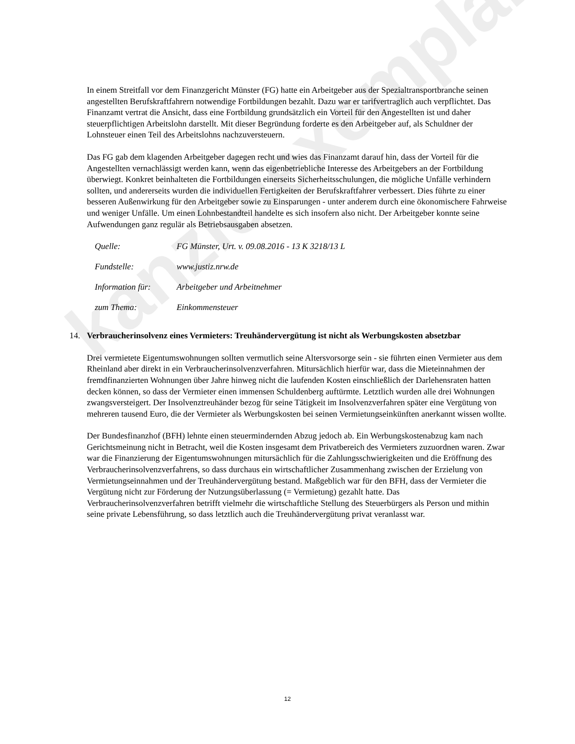kanzleiexemplar
In einem Streitfall vor dem Finanzgericht Münster (FG) hatte ein Arbeitgeber aus der Spezialtransportbranche seinen angestellten Berufskraftfahrern notwendige Fortbildungen bezahlt. Dazu war er tarifvertraglich auch verpflichtet. Das Finanzamt vertrat die Ansicht, dass eine Fortbildung grundsätzlich ein Vorteil für den Angestellten ist und daher steuerpflichtigen Arbeitslohn darstellt. Mit dieser Begründung forderte es den Arbeitgeber auf, als Schuldner der Lohnsteuer einen Teil des Arbeitslohns nachzuversteuern.
Das FG gab dem klagenden Arbeitgeber dagegen recht und wies das Finanzamt darauf hin, dass der Vorteil für die Angestellten vernachlässigt werden kann, wenn das eigenbetriebliche Interesse des Arbeitgebers an der Fortbildung überwiegt. Konkret beinhalteten die Fortbildungen einerseits Sicherheitsschulungen, die mögliche Unfälle verhindern sollten, und andererseits wurden die individuellen Fertigkeiten der Berufskraftfahrer verbessert. Dies führte zu einer besseren Außenwirkung für den Arbeitgeber sowie zu Einsparungen - unter anderem durch eine ökonomischere Fahrweise und weniger Unfälle. Um einen Lohnbestandteil handelte es sich insofern also nicht. Der Arbeitgeber konnte seine Aufwendungen ganz regulär als Betriebsausgaben absetzen.
Quelle: FG Münster, Urt. v. 09.08.2016 - 13 K 3218/13 L
Fundstelle: www.justiz.nrw.de
Information für: Arbeitgeber und Arbeitnehmer
zum Thema: Einkommensteuer
14. Verbraucherinsolvenz eines Vermieters: Treuhändervergütung ist nicht als Werbungskosten absetzbar
Drei vermietete Eigentumswohnungen sollten vermutlich seine Altersvorsorge sein - sie führten einen Vermieter aus dem Rheinland aber direkt in ein Verbraucherinsolvenzverfahren. Mitursächlich hierfür war, dass die Mieteinnahmen der fremdfinanzierten Wohnungen über Jahre hinweg nicht die laufenden Kosten einschließlich der Darlehensraten hatten decken können, so dass der Vermieter einen immensen Schuldenberg auftürmte. Letztlich wurden alle drei Wohnungen zwangsversteigert. Der Insolvenztreuhänder bezog für seine Tätigkeit im Insolvenzverfahren später eine Vergütung von mehreren tausend Euro, die der Vermieter als Werbungskosten bei seinen Vermietungseinkünften anerkannt wissen wollte.
Der Bundesfinanzhof (BFH) lehnte einen steuermindernden Abzug jedoch ab. Ein Werbungskostenabzug kam nach Gerichtsmeinung nicht in Betracht, weil die Kosten insgesamt dem Privatbereich des Vermieters zuzuordnen waren. Zwar war die Finanzierung der Eigentumswohnungen mitursächlich für die Zahlungsschwierigkeiten und die Eröffnung des Verbraucherinsolvenzverfahrens, so dass durchaus ein wirtschaftlicher Zusammenhang zwischen der Erzielung von Vermietungseinnahmen und der Treuhändervergütung bestand. Maßgeblich war für den BFH, dass der Vermieter die Vergütung nicht zur Förderung der Nutzungsüberlassung (= Vermietung) gezahlt hatte. Das Verbraucherinsolvenzverfahren betrifft vielmehr die wirtschaftliche Stellung des Steuerbürgers als Person und mithin seine private Lebensführung, so dass letztlich auch die Treuhändervergütung privat veranlasst war.
12